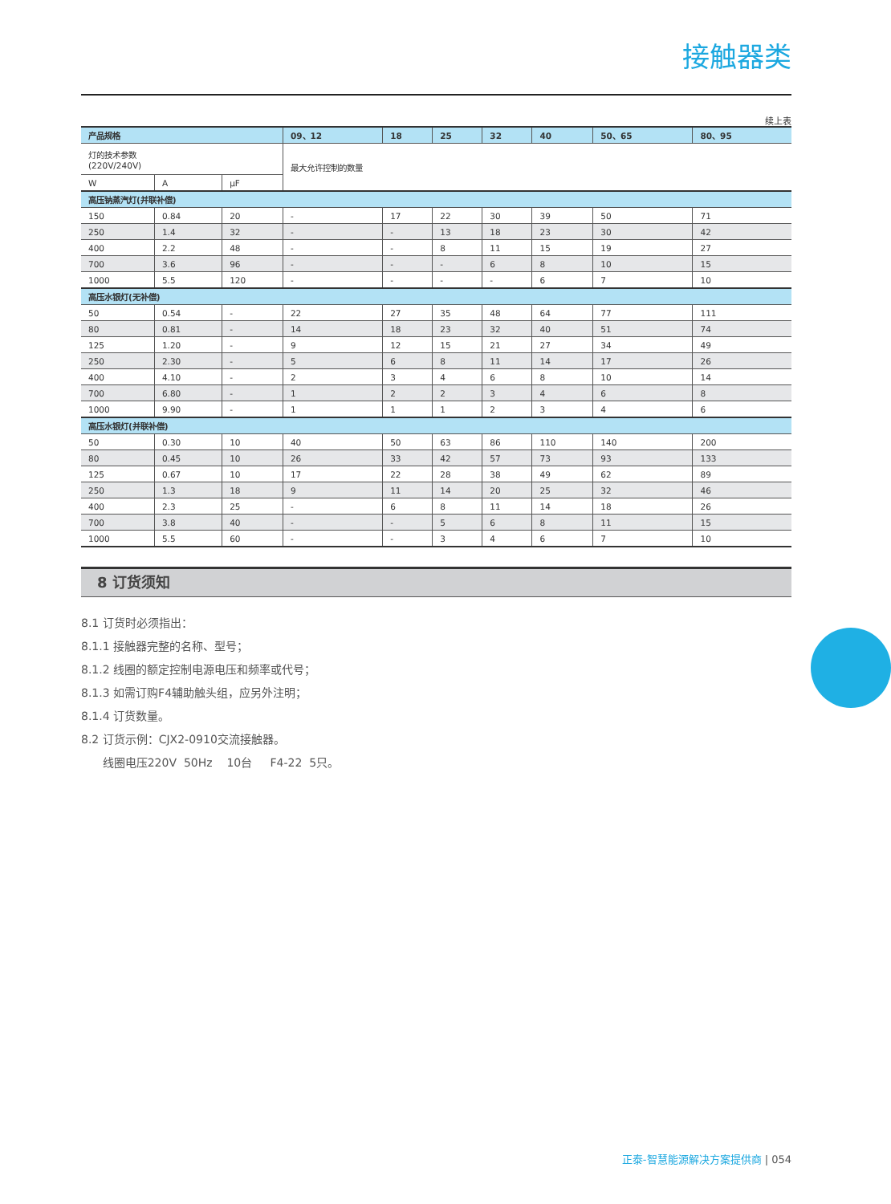接触器类
续上表
| 产品规格 | | | 09、12 | 18 | 25 | 32 | 40 | 50、65 | 80、95 |
| --- | --- | --- | --- | --- | --- | --- | --- | --- | --- |
| 灯的技术参数 (220V/240V) | | | 最大允许控制的数量 | | | | | | |
| W | A | µF | | | | | | | |
| 高压钠蒸汽灯(并联补偿) | | | | | | | | | |
| 150 | 0.84 | 20 | - | 17 | 22 | 30 | 39 | 50 | 71 |
| 250 | 1.4 | 32 | - | - | 13 | 18 | 23 | 30 | 42 |
| 400 | 2.2 | 48 | - | - | 8 | 11 | 15 | 19 | 27 |
| 700 | 3.6 | 96 | - | - | - | 6 | 8 | 10 | 15 |
| 1000 | 5.5 | 120 | - | - | - | - | 6 | 7 | 10 |
| 高压水银灯(无补偿) | | | | | | | | | |
| 50 | 0.54 | - | 22 | 27 | 35 | 48 | 64 | 77 | 111 |
| 80 | 0.81 | - | 14 | 18 | 23 | 32 | 40 | 51 | 74 |
| 125 | 1.20 | - | 9 | 12 | 15 | 21 | 27 | 34 | 49 |
| 250 | 2.30 | - | 5 | 6 | 8 | 11 | 14 | 17 | 26 |
| 400 | 4.10 | - | 2 | 3 | 4 | 6 | 8 | 10 | 14 |
| 700 | 6.80 | - | 1 | 2 | 2 | 3 | 4 | 6 | 8 |
| 1000 | 9.90 | - | 1 | 1 | 1 | 2 | 3 | 4 | 6 |
| 高压水银灯(并联补偿) | | | | | | | | | |
| 50 | 0.30 | 10 | 40 | 50 | 63 | 86 | 110 | 140 | 200 |
| 80 | 0.45 | 10 | 26 | 33 | 42 | 57 | 73 | 93 | 133 |
| 125 | 0.67 | 10 | 17 | 22 | 28 | 38 | 49 | 62 | 89 |
| 250 | 1.3 | 18 | 9 | 11 | 14 | 20 | 25 | 32 | 46 |
| 400 | 2.3 | 25 | - | 6 | 8 | 11 | 14 | 18 | 26 |
| 700 | 3.8 | 40 | - | - | 5 | 6 | 8 | 11 | 15 |
| 1000 | 5.5 | 60 | - | - | 3 | 4 | 6 | 7 | 10 |
8 订货须知
8.1 订货时必须指出：
8.1.1 接触器完整的名称、型号；
8.1.2 线圈的额定控制电源电压和频率或代号；
8.1.3 如需订购F4辅助触头组，应另外注明；
8.1.4 订货数量。
8.2 订货示例：CJX2-0910交流接触器。
线圈电压220V 50Hz 10台 F4-22 5只。
正泰-智慧能源解决方案提供商 | 054